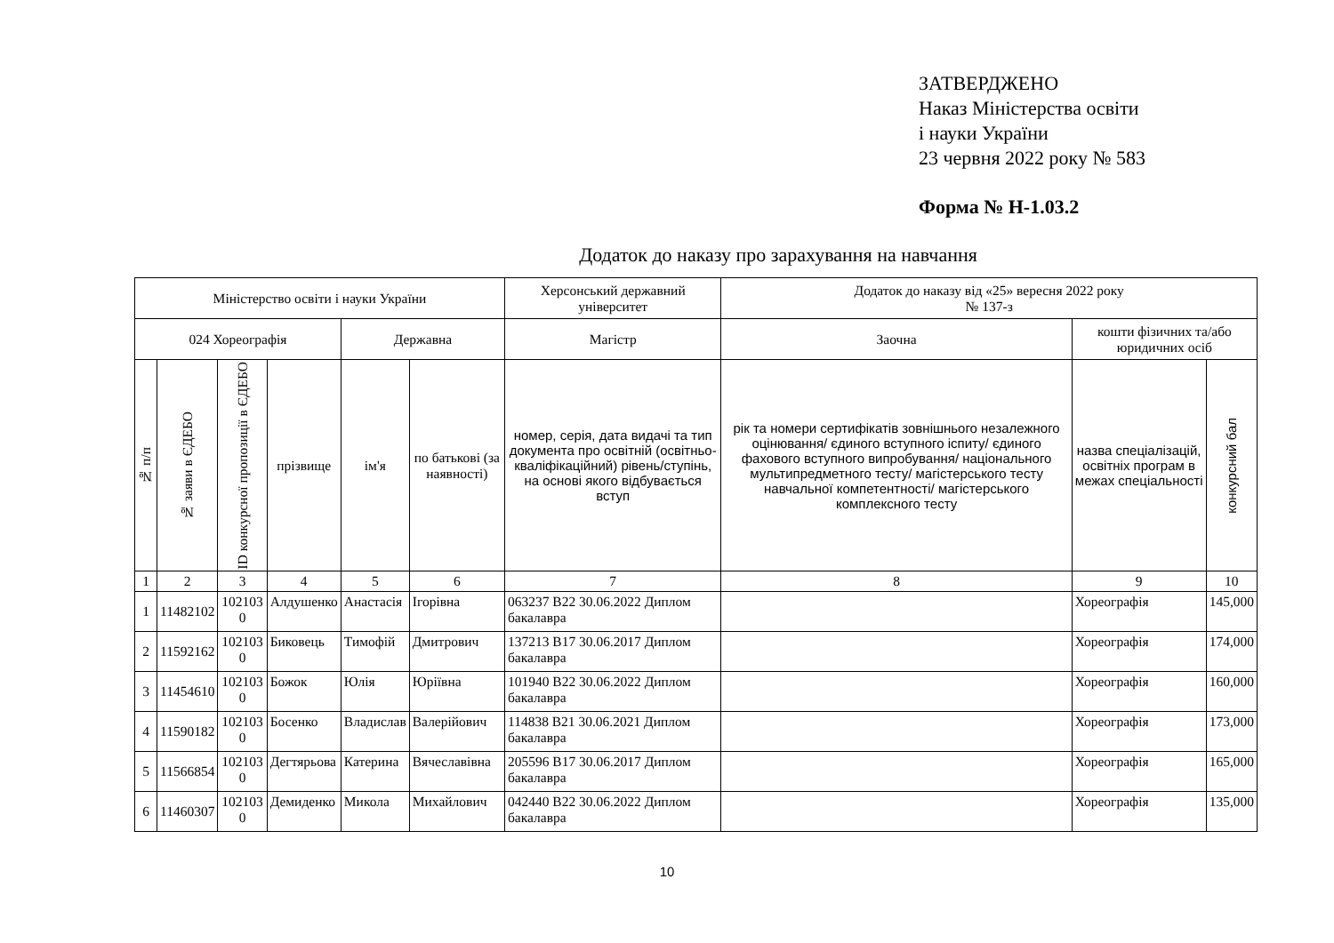ЗАТВЕРДЖЕНО
Наказ Міністерства освіти
і науки України
23 червня 2022 року № 583
Форма № Н-1.03.2
Додаток до наказу про зарахування на навчання
| Міністерство освіти і науки України | | | | | | Херсонський державний університет | Додаток до наказу від «25» вересня 2022 року № 137-з | | |
| 024 Хореографія | | | | Державна | | Магістр | Заочна | кошти фізичних та/або юридичних осіб | |
| № п/п | № заяви в ЄДЕБО | ID конкурсної пропозиції в ЄДЕБО | прізвище | ім'я | по батькові (за наявності) | номер, серія, дата видачі та тип документа про освітній (освітньо-кваліфікаційний) рівень/ступінь, на основі якого відбувається вступ | рік та номери сертифікатів зовнішнього незалежного оцінювання/ єдиного вступного іспиту/ єдиного фахового вступного випробування/ національного мультипредметного тесту/ магістерського тесту навчальної компетентності/ магістерського комплексного тесту | назва спеціалізацій, освітніх програм в межах спеціальності | конкурсний бал |
| 1 | 2 | 3 | 4 | 5 | 6 | 7 | 8 | 9 | 10 |
| 1 | 11482102 | 102103 0 | Алдушенко | Анастасія | Ігорівна | 063237 B22 30.06.2022 Диплом бакалавра | | Хореографія | 145,000 |
| 2 | 11592162 | 102103 0 | Биковець | Тимофій | Дмитрович | 137213 B17 30.06.2017 Диплом бакалавра | | Хореографія | 174,000 |
| 3 | 11454610 | 102103 0 | Божок | Юлія | Юріївна | 101940 B22 30.06.2022 Диплом бакалавра | | Хореографія | 160,000 |
| 4 | 11590182 | 102103 0 | Босенко | Владислав | Валерійович | 114838 B21 30.06.2021 Диплом бакалавра | | Хореографія | 173,000 |
| 5 | 11566854 | 102103 0 | Дегтярьова | Катерина | Вячеславівна | 205596 B17 30.06.2017 Диплом бакалавра | | Хореографія | 165,000 |
| 6 | 11460307 | 102103 0 | Демиденко | Микола | Михайлович | 042440 B22 30.06.2022 Диплом бакалавра | | Хореографія | 135,000 |
10